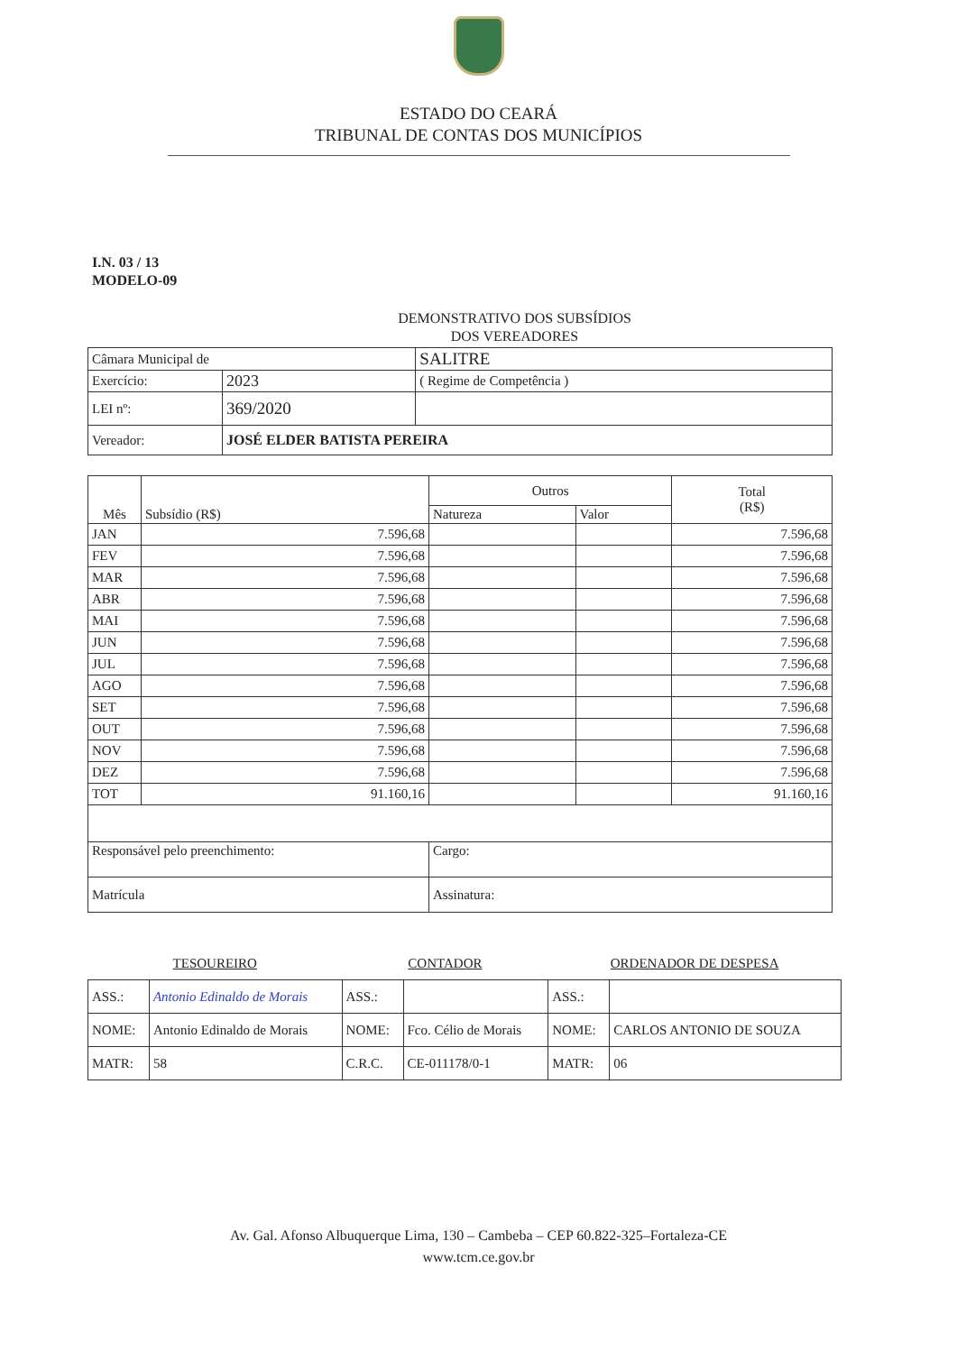ESTADO DO CEARÁ
TRIBUNAL DE CONTAS DOS MUNICÍPIOS
I.N. 03 / 13
MODELO-09
DEMONSTRATIVO DOS SUBSÍDIOS
DOS VEREADORES
| Câmara Municipal de | | SALITRE |
| Exercício: | 2023 | ( Regime de Competência ) |
| LEI nº: | 369/2020 | |
| Vereador: | JOSÉ ELDER BATISTA PEREIRA | |
| Mês | Subsídio (R$) | Outros | | Total (R$) |
| --- | --- | --- | --- | --- |
| | | Natureza | Valor | |
| JAN | 7.596,68 | | | 7.596,68 |
| FEV | 7.596,68 | | | 7.596,68 |
| MAR | 7.596,68 | | | 7.596,68 |
| ABR | 7.596,68 | | | 7.596,68 |
| MAI | 7.596,68 | | | 7.596,68 |
| JUN | 7.596,68 | | | 7.596,68 |
| JUL | 7.596,68 | | | 7.596,68 |
| AGO | 7.596,68 | | | 7.596,68 |
| SET | 7.596,68 | | | 7.596,68 |
| OUT | 7.596,68 | | | 7.596,68 |
| NOV | 7.596,68 | | | 7.596,68 |
| DEZ | 7.596,68 | | | 7.596,68 |
| TOT | 91.160,16 | | | 91.160,16 |
| Responsável pelo preenchimento: | | Cargo: | | |
| Matrícula | | Assinatura: | | |
| TESOUREIRO | | CONTADOR | | ORDENADOR DE DESPESA | |
| ASS.: | Antonio Edinaldo de Morais | ASS.: | | ASS.: | |
| NOME: | Antonio Edinaldo de Morais | NOME: | Fco. Célio de Morais | NOME: | CARLOS ANTONIO DE SOUZA |
| MATR: | 58 | C.R.C. | CE-011178/0-1 | MATR: | 06 |
Av. Gal. Afonso Albuquerque Lima, 130 – Cambeba – CEP 60.822-325–Fortaleza-CE
www.tcm.ce.gov.br